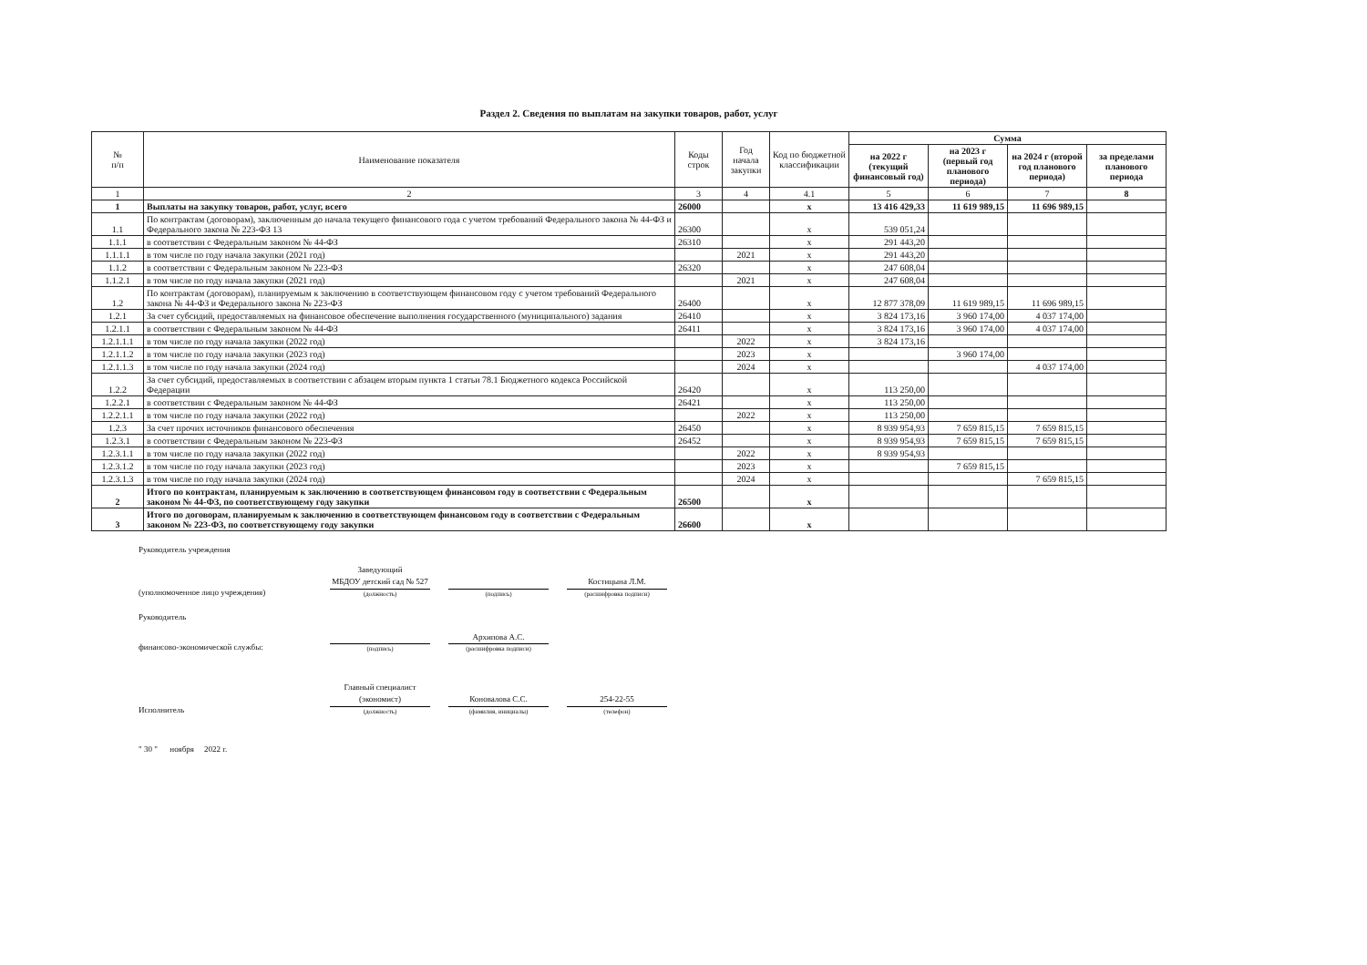Раздел 2. Сведения по выплатам на закупки товаров, работ, услуг
| № п/п | Наименование показателя | Коды строк | Год начала закупки | Код по бюджетной классификации | Сумма | | | |
| --- | --- | --- | --- | --- | --- | --- | --- | --- |
| | | | | | на 2022 г (текущий финансовый год) | на 2023 г (первый год планового периода) | на 2024 г (второй год планового периода) | за пределами планового периода |
| 1 | 2 | 3 | 4 | 4.1 | 5 | 6 | 7 | 8 |
| 1 | Выплаты на закупку товаров, работ, услуг, всего | 26000 | | x | 13 416 429,33 | 11 619 989,15 | 11 696 989,15 | |
| 1.1 | По контрактам (договорам), заключенным до начала текущего финансового года с учетом требований Федерального закона № 44-ФЗ и Федерального закона № 223-ФЗ 13 | 26300 | | x | 539 051,24 | | | |
| 1.1.1 | в соответствии с Федеральным законом № 44-ФЗ | 26310 | | x | 291 443,20 | | | |
| 1.1.1.1 | в том числе по году начала закупки (2021 год) | | 2021 | x | 291 443,20 | | | |
| 1.1.2 | в соответствии с Федеральным законом № 223-ФЗ | 26320 | | x | 247 608,04 | | | |
| 1.1.2.1 | в том числе по году начала закупки (2021 год) | | 2021 | x | 247 608,04 | | | |
| 1.2 | По контрактам (договорам), планируемым к заключению в соответствующем финансовом году с учетом требований Федерального закона № 44-ФЗ и Федерального закона № 223-ФЗ | 26400 | | x | 12 877 378,09 | 11 619 989,15 | 11 696 989,15 | |
| 1.2.1 | За счет субсидий, предоставляемых на финансовое обеспечение выполнения государственного (муниципального) задания | 26410 | | x | 3 824 173,16 | 3 960 174,00 | 4 037 174,00 | |
| 1.2.1.1 | в соответствии с Федеральным законом № 44-ФЗ | 26411 | | x | 3 824 173,16 | 3 960 174,00 | 4 037 174,00 | |
| 1.2.1.1.1 | в том числе по году начала закупки (2022 год) | | 2022 | x | 3 824 173,16 | | | |
| 1.2.1.1.2 | в том числе по году начала закупки (2023 год) | | 2023 | x | | 3 960 174,00 | | |
| 1.2.1.1.3 | в том числе по году начала закупки (2024 год) | | 2024 | x | | | 4 037 174,00 | |
| 1.2.2 | За счет субсидий, предоставляемых в соответствии с абзацем вторым пункта 1 статьи 78.1 Бюджетного кодекса Российской Федерации | 26420 | | x | 113 250,00 | | | |
| 1.2.2.1 | в соответствии с Федеральным законом № 44-ФЗ | 26421 | | x | 113 250,00 | | | |
| 1.2.2.1.1 | в том числе по году начала закупки (2022 год) | | 2022 | x | 113 250,00 | | | |
| 1.2.3 | За счет прочих источников финансового обеспечения | 26450 | | x | 8 939 954,93 | 7 659 815,15 | 7 659 815,15 | |
| 1.2.3.1 | в соответствии с Федеральным законом № 223-ФЗ | 26452 | | x | 8 939 954,93 | 7 659 815,15 | 7 659 815,15 | |
| 1.2.3.1.1 | в том числе по году начала закупки (2022 год) | | 2022 | x | 8 939 954,93 | | | |
| 1.2.3.1.2 | в том числе по году начала закупки (2023 год) | | 2023 | x | | 7 659 815,15 | | |
| 1.2.3.1.3 | в том числе по году начала закупки (2024 год) | | 2024 | x | | | 7 659 815,15 | |
| 2 | Итого по контрактам, планируемым к заключению в соответствующем финансовом году в соответствии с Федеральным законом № 44-ФЗ, по соответствующему году закупки | 26500 | | x | | | | |
| 3 | Итого по договорам, планируемым к заключению в соответствующем финансовом году в соответствии с Федеральным законом № 223-ФЗ, по соответствующему году закупки | 26600 | | x | | | | |
Руководитель учреждения
(уполномоченное лицо учреждения)
Заведующий
МБДОУ детский сад № 527
(должность)
(подпись)
Костицына Л.М.
(расшифровка подписи)
Руководитель
финансово-экономической службы:
(подпись)
Архипова А.С.
(расшифровка подписи)
Исполнитель
Главный специалист
(экономист)
(должность)
Коновалова С.С.
(фамилия, инициалы)
254-22-55
(телефон)
" 30 " ноября 2022 г.